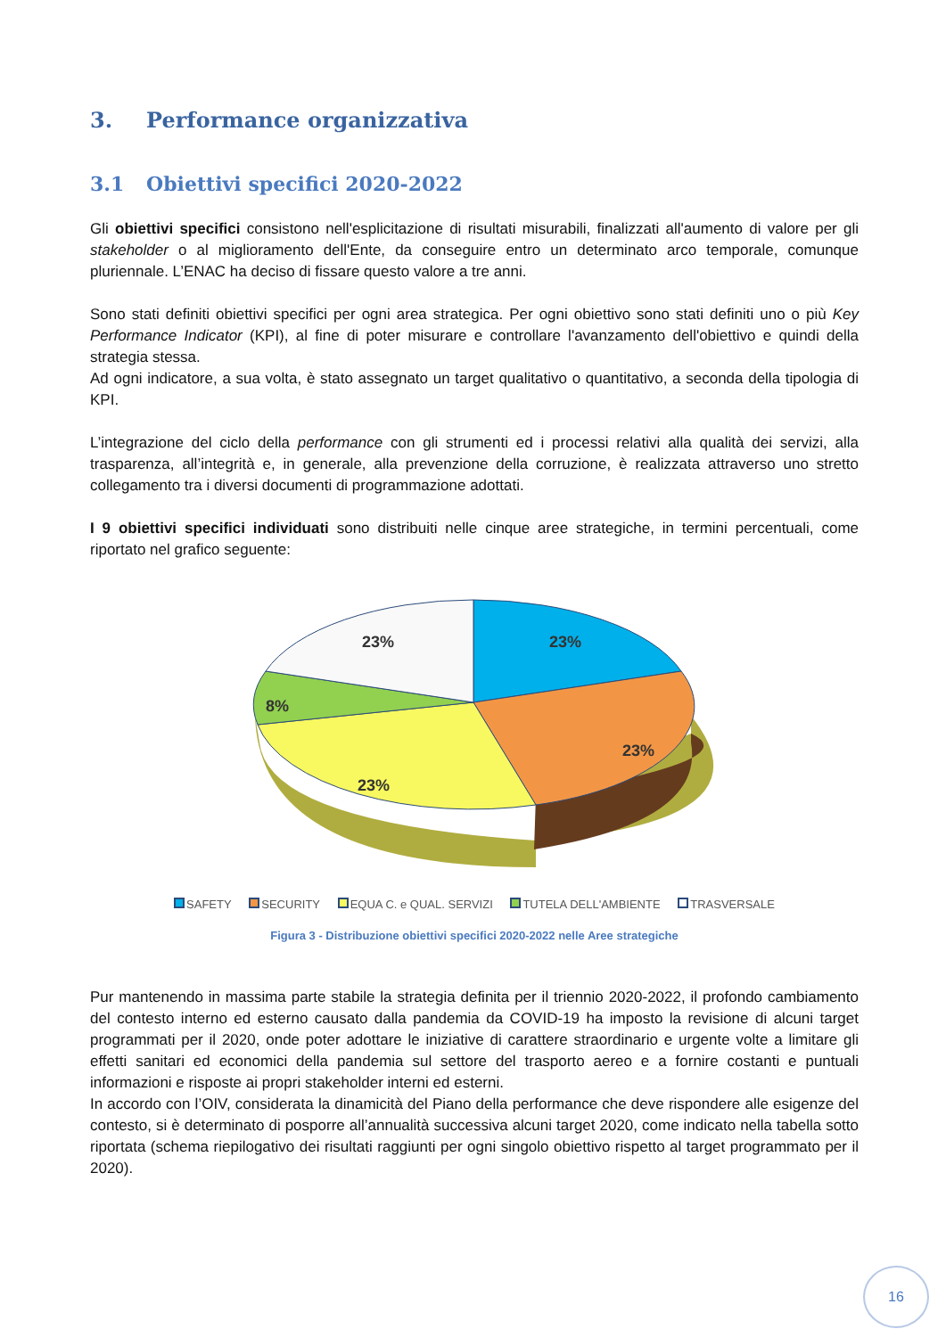3. Performance organizzativa
3.1 Obiettivi specifici 2020-2022
Gli obiettivi specifici consistono nell'esplicitazione di risultati misurabili, finalizzati all'aumento di valore per gli stakeholder o al miglioramento dell'Ente, da conseguire entro un determinato arco temporale, comunque pluriennale. L’ENAC ha deciso di fissare questo valore a tre anni.
Sono stati definiti obiettivi specifici per ogni area strategica. Per ogni obiettivo sono stati definiti uno o più Key Performance Indicator (KPI), al fine di poter misurare e controllare l'avanzamento dell'obiettivo e quindi della strategia stessa.
Ad ogni indicatore, a sua volta, è stato assegnato un target qualitativo o quantitativo, a seconda della tipologia di KPI.
L’integrazione del ciclo della performance con gli strumenti ed i processi relativi alla qualità dei servizi, alla trasparenza, all’integrità e, in generale, alla prevenzione della corruzione, è realizzata attraverso uno stretto collegamento tra i diversi documenti di programmazione adottati.
I 9 obiettivi specifici individuati sono distribuiti nelle cinque aree strategiche, in termini percentuali, come riportato nel grafico seguente:
23%
23%
8%
23%
23%
SAFETY SECURITY EQUA C. e QUAL. SERVIZI TUTELA DELL'AMBIENTE TRASVERSALE
Figura 3 - Distribuzione obiettivi specifici 2020-2022 nelle Aree strategiche
Pur mantenendo in massima parte stabile la strategia definita per il triennio 2020-2022, il profondo cambiamento del contesto interno ed esterno causato dalla pandemia da COVID-19 ha imposto la revisione di alcuni target programmati per il 2020, onde poter adottare le iniziative di carattere straordinario e urgente volte a limitare gli effetti sanitari ed economici della pandemia sul settore del trasporto aereo e a fornire costanti e puntuali informazioni e risposte ai propri stakeholder interni ed esterni.
In accordo con l’OIV, considerata la dinamicità del Piano della performance che deve rispondere alle esigenze del contesto, si è determinato di posporre all’annualità successiva alcuni target 2020, come indicato nella tabella sotto riportata (schema riepilogativo dei risultati raggiunti per ogni singolo obiettivo rispetto al target programmato per il 2020).
16